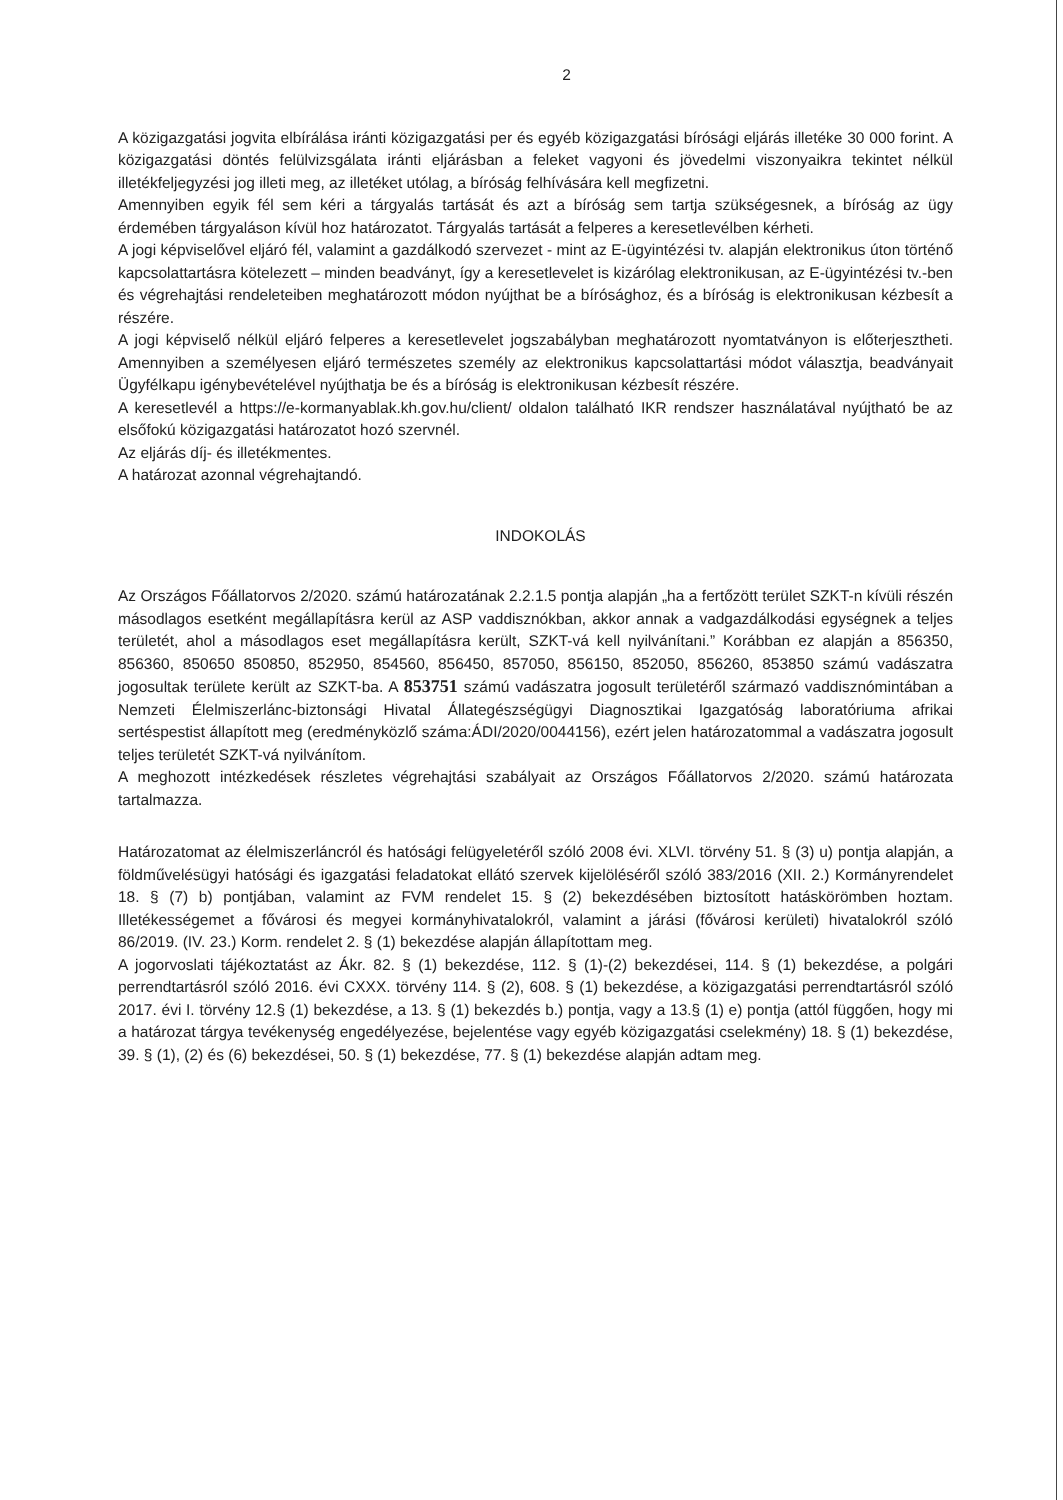2
A közigazgatási jogvita elbírálása iránti közigazgatási per és egyéb közigazgatási bírósági eljárás illetéke 30 000 forint. A közigazgatási döntés felülvizsgálata iránti eljárásban a feleket vagyoni és jövedelmi viszonyaikra tekintet nélkül illetékfeljegyzési jog illeti meg, az illetéket utólag, a bíróság felhívására kell megfizetni.
Amennyiben egyik fél sem kéri a tárgyalás tartását és azt a bíróság sem tartja szükségesnek, a bíróság az ügy érdemében tárgyaláson kívül hoz határozatot. Tárgyalás tartását a felperes a keresetlevélben kérheti.
A jogi képviselővel eljáró fél, valamint a gazdálkodó szervezet - mint az E-ügyintézési tv. alapján elektronikus úton történő kapcsolattartásra kötelezett – minden beadványt, így a keresetlevelet is kizárólag elektronikusan, az E-ügyintézési tv.-ben és végrehajtási rendeleteiben meghatározott módon nyújthat be a bírósághoz, és a bíróság is elektronikusan kézbesít a részére.
A jogi képviselő nélkül eljáró felperes a keresetlevelet jogszabályban meghatározott nyomtatványon is előterjesztheti. Amennyiben a személyesen eljáró természetes személy az elektronikus kapcsolattartási módot választja, beadványait Ügyfélkapu igénybevételével nyújthatja be és a bíróság is elektronikusan kézbesít részére.
A keresetlevél a https://e-kormanyablak.kh.gov.hu/client/ oldalon található IKR rendszer használatával nyújtható be az elsőfokú közigazgatási határozatot hozó szervnél.
Az eljárás díj- és illetékmentes.
A határozat azonnal végrehajtandó.
INDOKOLÁS
Az Országos Főállatorvos 2/2020. számú határozatának 2.2.1.5 pontja alapján „ha a fertőzött terület SZKT-n kívüli részén másodlagos esetként megállapításra kerül az ASP vaddisznókban, akkor annak a vadgazdálkodási egységnek a teljes területét, ahol a másodlagos eset megállapításra került, SZKT-vá kell nyilvánítani.” Korábban ez alapján a 856350, 856360, 850650 850850, 852950, 854560, 856450, 857050, 856150, 852050, 856260, 853850 számú vadászatra jogosultak területe került az SZKT-ba. A 853751 számú vadászatra jogosult területéről származó vaddisznómintában a Nemzeti Élelmiszerlánc-biztonsági Hivatal Állategészségügyi Diagnosztikai Igazgatóság laboratóriuma afrikai sertéspestist állapított meg (eredményközlő száma:ÁDI/2020/0044156), ezért jelen határozatommal a vadászatra jogosult teljes területét SZKT-vá nyilvánítom.
A meghozott intézkedések részletes végrehajtási szabályait az Országos Főállatorvos 2/2020. számú határozata tartalmazza.
Határozatomat az élelmiszerláncról és hatósági felügyeletéről szóló 2008 évi. XLVI. törvény 51. § (3) u) pontja alapján, a földművelésügyi hatósági és igazgatási feladatokat ellátó szervek kijelöléséről szóló 383/2016 (XII. 2.) Kormányrendelet 18. § (7) b) pontjában, valamint az FVM rendelet 15. § (2) bekezdésében biztosított hatáskörömben hoztam. Illetékességemet a fővárosi és megyei kormányhivatalokról, valamint a járási (fővárosi kerületi) hivatalokról szóló 86/2019. (IV. 23.) Korm. rendelet 2. § (1) bekezdése alapján állapítottam meg.
A jogorvoslati tájékoztatást az Ákr. 82. § (1) bekezdése, 112. § (1)-(2) bekezdései, 114. § (1) bekezdése, a polgári perrendtartásról szóló 2016. évi CXXX. törvény 114. § (2), 608. § (1) bekezdése, a közigazgatási perrendtartásról szóló 2017. évi I. törvény 12.§ (1) bekezdése, a 13. § (1) bekezdés b.) pontja, vagy a 13.§ (1) e) pontja (attól függően, hogy mi a határozat tárgya tevékenység engedélyezése, bejelentése vagy egyéb közigazgatási cselekmény) 18. § (1) bekezdése, 39. § (1), (2) és (6) bekezdései, 50. § (1) bekezdése, 77. § (1) bekezdése alapján adtam meg.